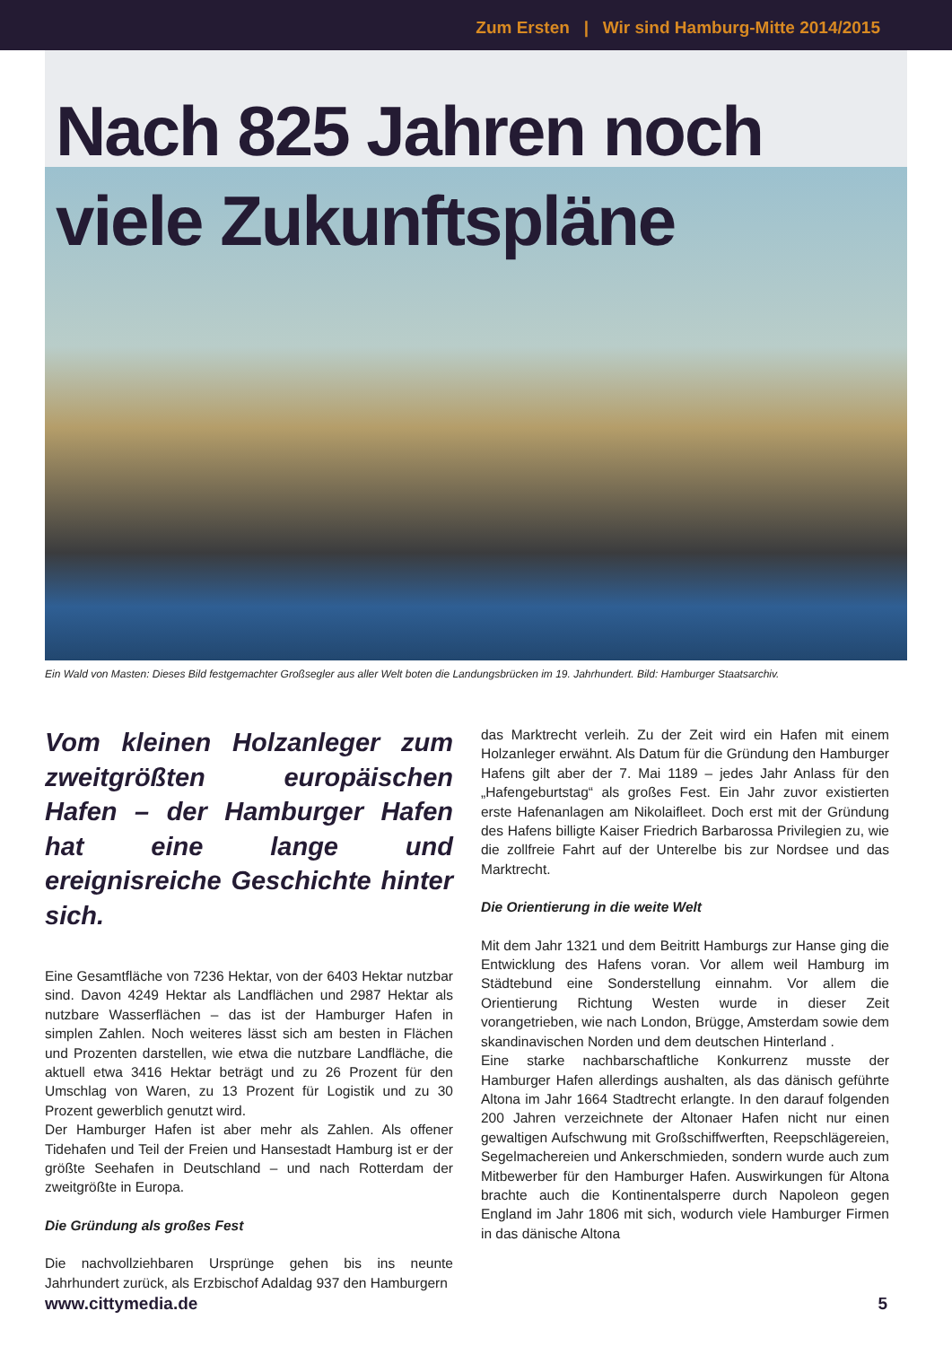Zum Ersten | Wir sind Hamburg-Mitte 2014/2015
Nach 825 Jahren noch
viele Zukunftspläne
Ein Wald von Masten: Dieses Bild festgemachter Großsegler aus aller Welt boten die Landungsbrücken im 19. Jahrhundert. Bild: Hamburger Staatsarchiv.
Vom kleinen Holzanleger zum zweitgrößten europäischen Hafen – der Hamburger Hafen hat eine lange und ereignisreiche Geschichte hinter sich.
Eine Gesamtfläche von 7236 Hektar, von der 6403 Hektar nutzbar sind. Davon 4249 Hektar als Landflächen und 2987 Hektar als nutzbare Wasserflächen – das ist der Hamburger Hafen in simplen Zahlen. Noch weiteres lässt sich am besten in Flächen und Prozenten darstellen, wie etwa die nutzbare Landfläche, die aktuell etwa 3416 Hektar beträgt und zu 26 Prozent für den Umschlag von Waren, zu 13 Prozent für Logistik und zu 30 Prozent gewerblich genutzt wird.
Der Hamburger Hafen ist aber mehr als Zahlen. Als offener Tidehafen und Teil der Freien und Hansestadt Hamburg ist er der größte Seehafen in Deutschland – und nach Rotterdam der zweitgrößte in Europa.
Die Gründung als großes Fest
Die nachvollziehbaren Ursprünge gehen bis ins neunte Jahrhundert zurück, als Erzbischof Adaldag 937 den Hamburgern
das Marktrecht verleih. Zu der Zeit wird ein Hafen mit einem Holzanleger erwähnt. Als Datum für die Gründung den Hamburger Hafens gilt aber der 7. Mai 1189 – jedes Jahr Anlass für den „Hafengeburtstag“ als großes Fest. Ein Jahr zuvor existierten erste Hafenanlagen am Nikolaifleet. Doch erst mit der Gründung des Hafens billigte Kaiser Friedrich Barbarossa Privilegien zu, wie die zollfreie Fahrt auf der Unterelbe bis zur Nordsee und das Marktrecht.
Die Orientierung in die weite Welt
Mit dem Jahr 1321 und dem Beitritt Hamburgs zur Hanse ging die Entwicklung des Hafens voran. Vor allem weil Hamburg im Städtebund eine Sonderstellung einnahm. Vor allem die Orientierung Richtung Westen wurde in dieser Zeit vorangetrieben, wie nach London, Brügge, Amsterdam sowie dem skandinavischen Norden und dem deutschen Hinterland .
Eine starke nachbarschaftliche Konkurrenz musste der Hamburger Hafen allerdings aushalten, als das dänisch geführte Altona im Jahr 1664 Stadtrecht erlangte. In den darauf folgenden 200 Jahren verzeichnete der Altonaer Hafen nicht nur einen gewaltigen Aufschwung mit Großschiffwerften, Reepschlägereien, Segelmachereien und Ankerschmieden, sondern wurde auch zum Mitbewerber für den Hamburger Hafen. Auswirkungen für Altona brachte auch die Kontinentalsperre durch Napoleon gegen England im Jahr 1806 mit sich, wodurch viele Hamburger Firmen in das dänische Altona
www.cittymedia.de 5